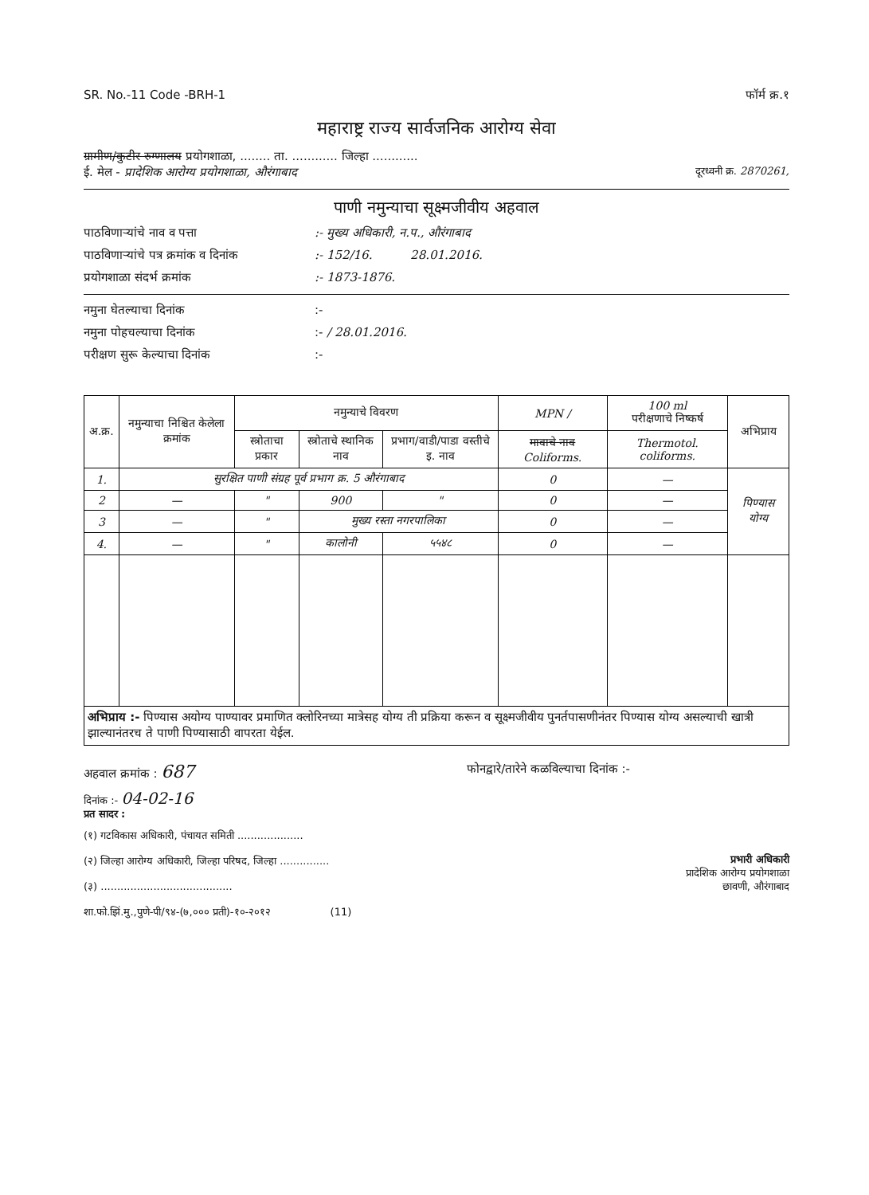SR. No.-11 Code -BRH-1 फॉर्म क्र.१
महाराष्ट्र राज्य सार्वजनिक आरोग्य सेवा
ग्रामीण/कुटीर रुग्णालय प्रयोगशाळा, ........ ता. ............ जिल्हा ............
ई. मेल - प्रादेशिक आरोग्य प्रयोगशाळा, औरंगाबाद दूरध्वनी क्र. 2870261,
पाणी नमुन्याचा सूक्ष्मजीवीय अहवाल
पाठविणाऱ्यांचे नाव व पत्ता:- मुख्य अधिकारी, न.प., औरंगाबाद
पाठविणाऱ्यांचे पत्र क्रमांक व दिनांक:- 152/16. 28.01.2016.
प्रयोगशाळा संदर्भ क्रमांक:- 1873-1876.
नमुना घेतल्याचा दिनांक:-
नमुना पोहचल्याचा दिनांक:- / 28.01.2016.
परीक्षण सुरू केल्याचा दिनांक:-
| अ.क्र. | नमुन्याचा निश्चित केलेला क्रमांक | नमुन्याचे विवरण | | | MPN / | 100 ml परीक्षणाचे निष्कर्ष | अभिप्राय |
| --- | --- | --- | --- | --- | --- | --- | --- |
| | | स्त्रोताचा प्रकार | स्त्रोताचे स्थानिक नाव | प्रभाग/वाडी/पाडा वस्तीचे इ. नाव | मावाचे नाव Coliforms. | Thermotol. coliforms. | |
| 1. | सुरक्षित पाणी संग्रह पूर्व प्रभाग क्र. 5 औरंगाबाद | | | | 0 | — | पिण्यास योग्य |
| 2 | — | " | 900 | " | 0 | — | |
| 3 | — | " | मुख्य रस्ता नगरपालिका | | 0 | — | |
| 4. | — | " | कालोनी | ५५४८ | 0 | — | |
| अभिप्राय :- पिण्यास अयोग्य पाण्यावर प्रमाणित क्लोरिनच्या मात्रेसह योग्य ती प्रक्रिया करून व सूक्ष्मजीवीय पुनर्तपासणीनंतर पिण्यास योग्य असल्याची खात्री झाल्यानंतरच ते पाणी पिण्यासाठी वापरता येईल. | | | | | | | |
अहवाल क्रमांक : 687 फोनद्वारे/तारेने कळविल्याचा दिनांक :-
दिनांक :- 04-02-16
प्रत सादर :
(१) गटविकास अधिकारी, पंचायत समिती ....................
(२) जिल्हा आरोग्य अधिकारी, जिल्हा परिषद, जिल्हा ...............
(३) ........................................
शा.फो.झिं.मु.,पुणे-पी/९४-(७,००० प्रती)-१०-२०१२ (11)
प्रभारी अधिकारी
प्रादेशिक आरोग्य प्रयोगशाळा
छावणी, औरंगाबाद